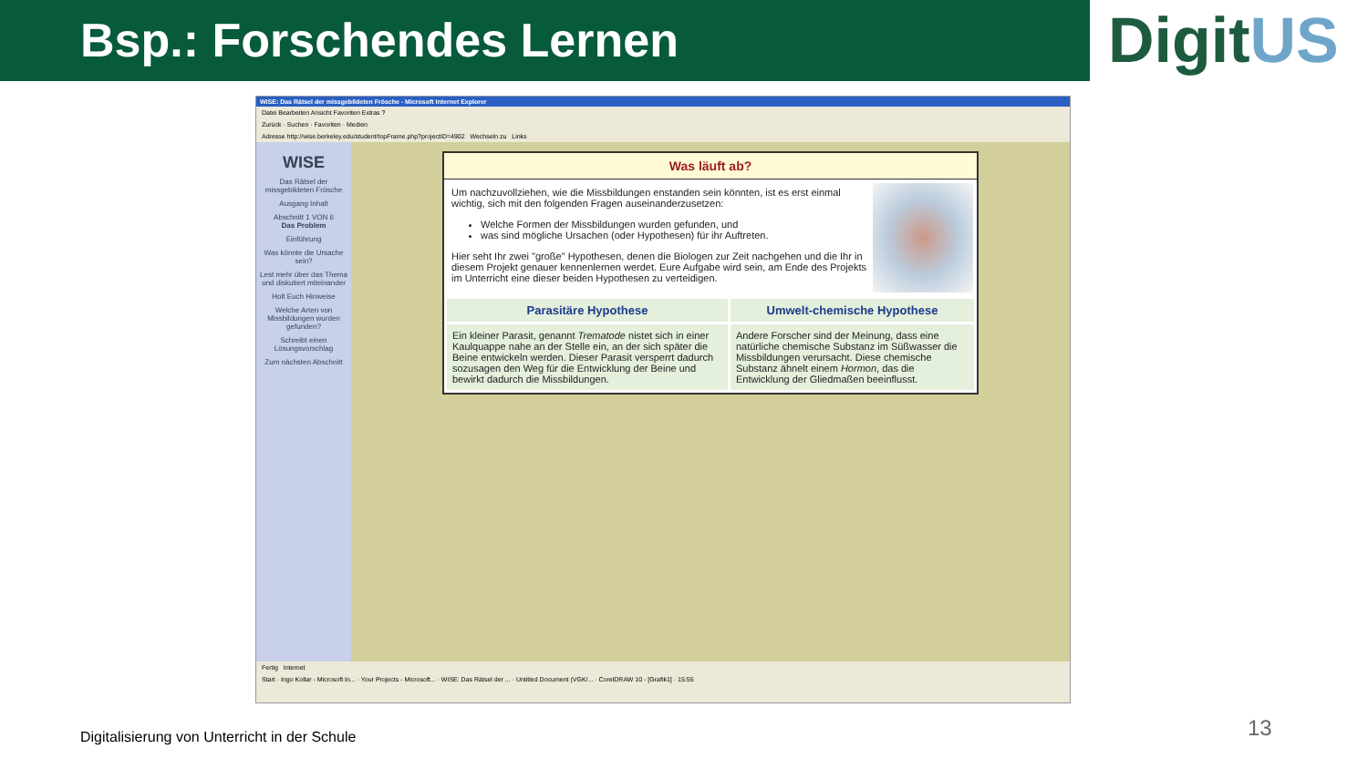Bsp.: Forschendes Lernen
DigitUS
WISE: Das Rätsel der missgebildeten Frösche - Microsoft Internet Explorer
Datei Bearbeiten Ansicht Favoriten Extras ?
Zurück · Suchen · Favoriten · Medien
Adresse http://wise.berkeley.edu/student/topFrame.php?projectID=4902 Wechseln zu Links
WISE
Das Rätsel der missgebildeten Frösche
Ausgang Inhalt
Abschnitt 1 VON 6
Das Problem
Einführung
Was könnte die Ursache sein?
Lest mehr über das Thema und diskutiert miteinander
Holt Euch Hinweise
Welche Arten von Missbildungen wurden gefunden?
Schreibt einen Lösungsvorschlag
Zum nächsten Abschnitt
Was läuft ab?
Um nachzuvollziehen, wie die Missbildungen enstanden sein könnten, ist es erst einmal wichtig, sich mit den folgenden Fragen auseinanderzusetzen:
Welche Formen der Missbildungen wurden gefunden, und
was sind mögliche Ursachen (oder Hypothesen) für ihr Auftreten.
Hier seht Ihr zwei "große" Hypothesen, denen die Biologen zur Zeit nachgehen und die Ihr in diesem Projekt genauer kennenlernen werdet. Eure Aufgabe wird sein, am Ende des Projekts im Unterricht eine dieser beiden Hypothesen zu verteidigen.
| Parasitäre Hypothese | Umwelt-chemische Hypothese |
| --- | --- |
| Ein kleiner Parasit, genannt Trematode nistet sich in einer Kaulquappe nahe an der Stelle ein, an der sich später die Beine entwickeln werden. Dieser Parasit versperrt dadurch sozusagen den Weg für die Entwicklung der Beine und bewirkt dadurch die Missbildungen. | Andere Forscher sind der Meinung, dass eine natürliche chemische Substanz im Süßwasser die Missbildungen verursacht. Diese chemische Substanz ähnelt einem Hormon , das die Entwicklung der Gliedmaßen beeinflusst. |
Fertig Internet
Start · Ingo Kollar - Microsoft In... · Your Projects - Microsoft... · WISE: Das Rätsel der ... · Untitled Document (VGK/... · CorelDRAW 10 - [Grafik1] · 15:55
Digitalisierung von Unterricht in der Schule
13